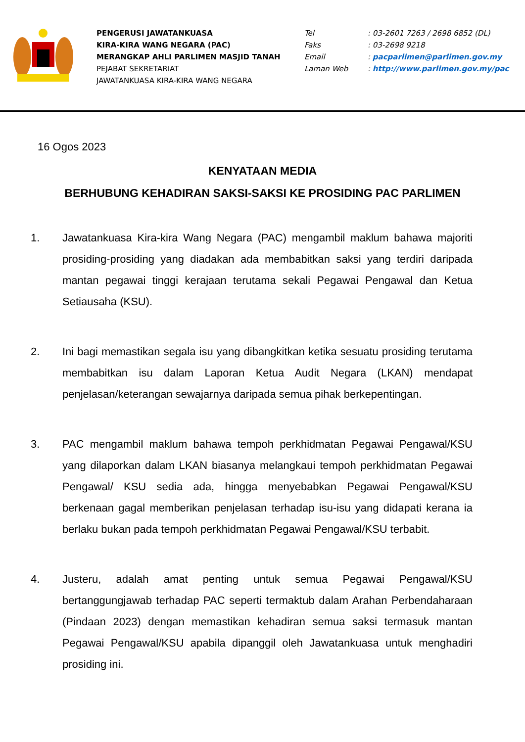PENGERUSI JAWATANKUASA
KIRA-KIRA WANG NEGARA (PAC)
MERANGKAP AHLI PARLIMEN MASJID TANAH
PEJABAT SEKRETARIAT
JAWATANKUASA KIRA-KIRA WANG NEGARA
Tel: 03-2601 7263 / 2698 6852 (DL)
Faks: 03-2698 9218
Email: pacparlimen@parlimen.gov.my
Laman Web: http://www.parlimen.gov.my/pac
16 Ogos 2023
KENYATAAN MEDIA
BERHUBUNG KEHADIRAN SAKSI-SAKSI KE PROSIDING PAC PARLIMEN
1. Jawatankuasa Kira-kira Wang Negara (PAC) mengambil maklum bahawa majoriti prosiding-prosiding yang diadakan ada membabitkan saksi yang terdiri daripada mantan pegawai tinggi kerajaan terutama sekali Pegawai Pengawal dan Ketua Setiausaha (KSU).
2. Ini bagi memastikan segala isu yang dibangkitkan ketika sesuatu prosiding terutama membabitkan isu dalam Laporan Ketua Audit Negara (LKAN) mendapat penjelasan/keterangan sewajarnya daripada semua pihak berkepentingan.
3. PAC mengambil maklum bahawa tempoh perkhidmatan Pegawai Pengawal/KSU yang dilaporkan dalam LKAN biasanya melangkaui tempoh perkhidmatan Pegawai Pengawal/ KSU sedia ada, hingga menyebabkan Pegawai Pengawal/KSU berkenaan gagal memberikan penjelasan terhadap isu-isu yang didapati kerana ia berlaku bukan pada tempoh perkhidmatan Pegawai Pengawal/KSU terbabit.
4. Justeru, adalah amat penting untuk semua Pegawai Pengawal/KSU bertanggungjawab terhadap PAC seperti termaktub dalam Arahan Perbendaharaan (Pindaan 2023) dengan memastikan kehadiran semua saksi termasuk mantan Pegawai Pengawal/KSU apabila dipanggil oleh Jawatankuasa untuk menghadiri prosiding ini.